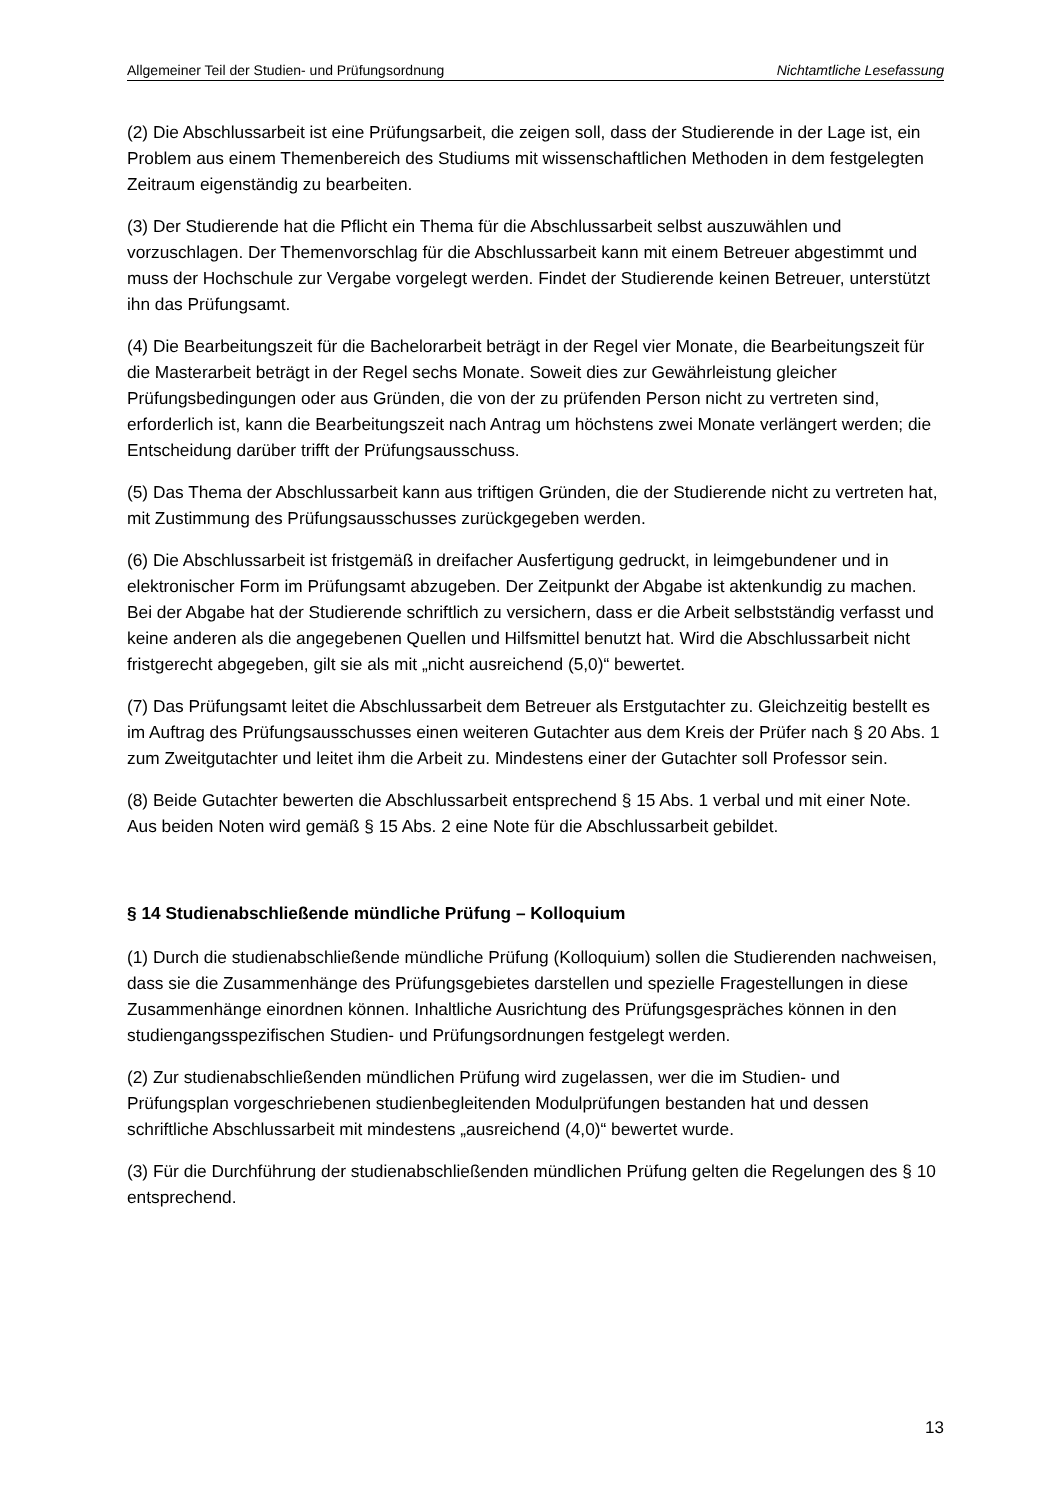Allgemeiner Teil der Studien- und Prüfungsordnung Nichtamtliche Lesefassung
(2) Die Abschlussarbeit ist eine Prüfungsarbeit, die zeigen soll, dass der Studierende in der Lage ist, ein Problem aus einem Themenbereich des Studiums mit wissenschaftlichen Methoden in dem festgelegten Zeitraum eigenständig zu bearbeiten.
(3) Der Studierende hat die Pflicht ein Thema für die Abschlussarbeit selbst auszuwählen und vorzuschlagen. Der Themenvorschlag für die Abschlussarbeit kann mit einem Betreuer abgestimmt und muss der Hochschule zur Vergabe vorgelegt werden. Findet der Studierende keinen Betreuer, unterstützt ihn das Prüfungsamt.
(4) Die Bearbeitungszeit für die Bachelorarbeit beträgt in der Regel vier Monate, die Bearbeitungszeit für die Masterarbeit beträgt in der Regel sechs Monate. Soweit dies zur Gewährleistung gleicher Prüfungsbedingungen oder aus Gründen, die von der zu prüfenden Person nicht zu vertreten sind, erforderlich ist, kann die Bearbeitungszeit nach Antrag um höchstens zwei Monate verlängert werden; die Entscheidung darüber trifft der Prüfungsausschuss.
(5) Das Thema der Abschlussarbeit kann aus triftigen Gründen, die der Studierende nicht zu vertreten hat, mit Zustimmung des Prüfungsausschusses zurückgegeben werden.
(6) Die Abschlussarbeit ist fristgemäß in dreifacher Ausfertigung gedruckt, in leimgebundener und in elektronischer Form im Prüfungsamt abzugeben. Der Zeitpunkt der Abgabe ist aktenkundig zu machen. Bei der Abgabe hat der Studierende schriftlich zu versichern, dass er die Arbeit selbstständig verfasst und keine anderen als die angegebenen Quellen und Hilfsmittel benutzt hat. Wird die Abschlussarbeit nicht fristgerecht abgegeben, gilt sie als mit „nicht ausreichend (5,0)“ bewertet.
(7) Das Prüfungsamt leitet die Abschlussarbeit dem Betreuer als Erstgutachter zu. Gleichzeitig bestellt es im Auftrag des Prüfungsausschusses einen weiteren Gutachter aus dem Kreis der Prüfer nach § 20 Abs. 1 zum Zweitgutachter und leitet ihm die Arbeit zu. Mindestens einer der Gutachter soll Professor sein.
(8) Beide Gutachter bewerten die Abschlussarbeit entsprechend § 15 Abs. 1 verbal und mit einer Note. Aus beiden Noten wird gemäß § 15 Abs. 2 eine Note für die Abschlussarbeit gebildet.
§ 14 Studienabschließende mündliche Prüfung – Kolloquium
(1) Durch die studienabschließende mündliche Prüfung (Kolloquium) sollen die Studierenden nachweisen, dass sie die Zusammenhänge des Prüfungsgebietes darstellen und spezielle Fragestellungen in diese Zusammenhänge einordnen können. Inhaltliche Ausrichtung des Prüfungsgespräches können in den studiengangsspezifischen Studien- und Prüfungsordnungen festgelegt werden.
(2) Zur studienabschließenden mündlichen Prüfung wird zugelassen, wer die im Studien- und Prüfungsplan vorgeschriebenen studienbegleitenden Modulprüfungen bestanden hat und dessen schriftliche Abschlussarbeit mit mindestens „ausreichend (4,0)“ bewertet wurde.
(3) Für die Durchführung der studienabschließenden mündlichen Prüfung gelten die Regelungen des § 10 entsprechend.
13